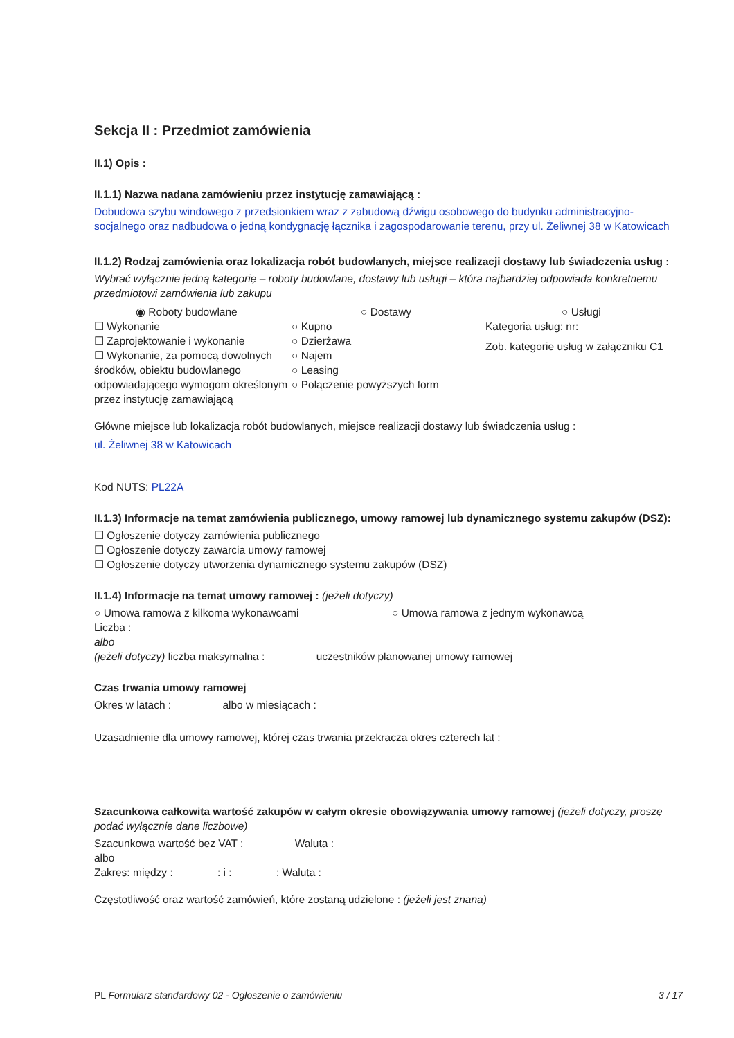Sekcja II : Przedmiot zamówienia
II.1) Opis :
II.1.1) Nazwa nadana zamówieniu przez instytucję zamawiającą :
Dobudowa szybu windowego z przedsionkiem wraz z zabudową dźwigu osobowego do budynku administracyjno-socjalnego oraz nadbudowa o jedną kondygnację łącznika i zagospodarowanie terenu, przy ul. Żeliwnej 38 w Katowicach
II.1.2) Rodzaj zamówienia oraz lokalizacja robót budowlanych, miejsce realizacji dostawy lub świadczenia usług :
Wybrać wyłącznie jedną kategorię – roboty budowlane, dostawy lub usługi – która najbardziej odpowiada konkretnemu przedmiotowi zamówienia lub zakupu
◉ Roboty budowlane
☐ Wykonanie
☐ Zaprojektowanie i wykonanie
☐ Wykonanie, za pomocą dowolnych środków, obiektu budowlanego odpowiadającego wymogom określonym przez instytucję zamawiającą
○ Dostawy
○ Kupno
○ Dzierżawa
○ Najem
○ Leasing
○ Połączenie powyższych form
○ Usługi
Kategoria usług: nr:
Zob. kategorie usług w załączniku C1
Główne miejsce lub lokalizacja robót budowlanych, miejsce realizacji dostawy lub świadczenia usług :
ul. Żeliwnej 38 w Katowicach
Kod NUTS: PL22A
II.1.3) Informacje na temat zamówienia publicznego, umowy ramowej lub dynamicznego systemu zakupów (DSZ):
☐ Ogłoszenie dotyczy zamówienia publicznego
☐ Ogłoszenie dotyczy zawarcia umowy ramowej
☐ Ogłoszenie dotyczy utworzenia dynamicznego systemu zakupów (DSZ)
II.1.4) Informacje na temat umowy ramowej : (jeżeli dotyczy)
○ Umowa ramowa z kilkoma wykonawcami ○ Umowa ramowa z jednym wykonawcą
Liczba :
albo
(jeżeli dotyczy) liczba maksymalna : uczestników planowanej umowy ramowej
Czas trwania umowy ramowej
Okres w latach : albo w miesiącach :
Uzasadnienie dla umowy ramowej, której czas trwania przekracza okres czterech lat :
Szacunkowa całkowita wartość zakupów w całym okresie obowiązywania umowy ramowej (jeżeli dotyczy, proszę podać wyłącznie dane liczbowe)
Szacunkowa wartość bez VAT : Waluta :
albo
Zakres: między : : i : : Waluta :
Częstotliwość oraz wartość zamówień, które zostaną udzielone : (jeżeli jest znana)
PL Formularz standardowy 02 - Ogłoszenie o zamówieniu 3 / 17